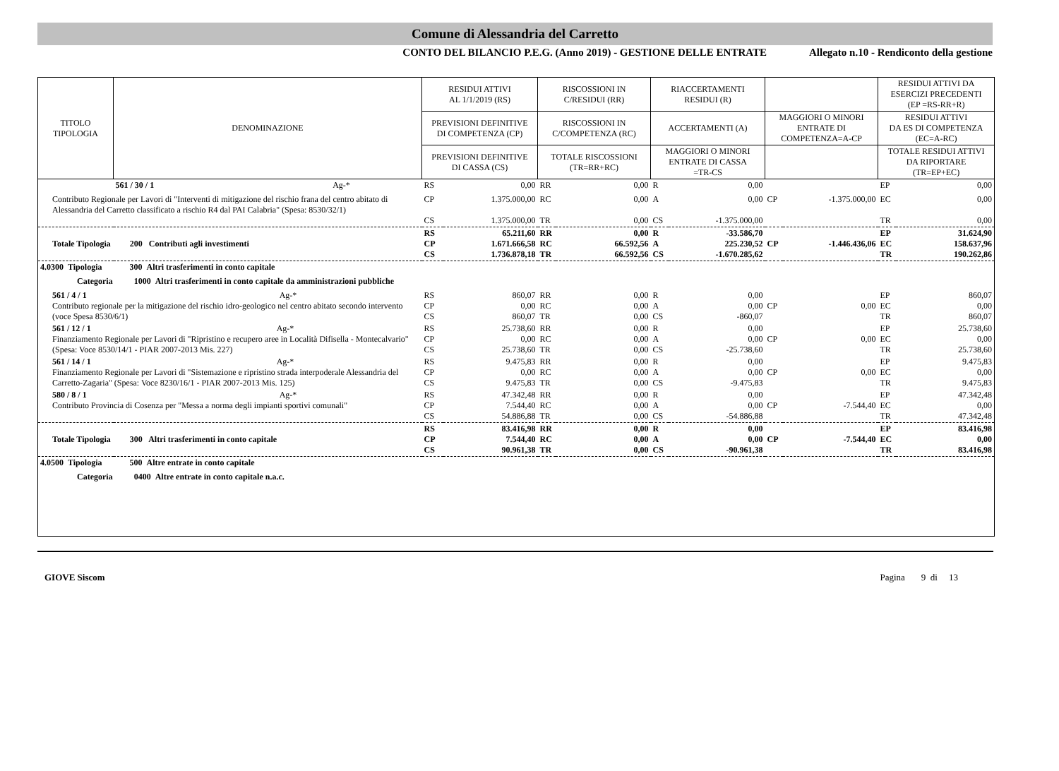Comune di Alessandria del Carretto
CONTO DEL BILANCIO P.E.G. (Anno 2019) - GESTIONE DELLE ENTRATE Allegato n.10 - Rendiconto della gestione
| TITOLO TIPOLOGIA | DENOMINAZIONE | RESIDUI ATTIVI AL 1/1/2019 (RS) | | RISCOSSIONI IN C/RESIDUI (RR) | | RIACCERTAMENTI RESIDUI (R) | | | | RESIDUI ATTIVI DA ESERCIZI PRECEDENTI (EP =RS-RR+R) | |
| --- | --- | --- | --- | --- | --- | --- | --- | --- | --- | --- | --- |
| | | PREVISIONI DEFINITIVE DI COMPETENZA (CP) | | RISCOSSIONI IN C/COMPETENZA (RC) | | ACCERTAMENTI (A) | | MAGGIORI O MINORI ENTRATE DI COMPETENZA=A-CP | | RESIDUI ATTIVI DA ES DI COMPETENZA (EC=A-RC) | |
| | | PREVISIONI DEFINITIVE DI CASSA (CS) | | TOTALE RISCOSSIONI (TR=RR+RC) | | MAGGIORI O MINORI ENTRATE DI CASSA =TR-CS | | | | TOTALE RESIDUI ATTIVI DA RIPORTARE (TR=EP+EC) | |
| | 561 / 30 / 1 Ag-* | RS | 0,00 | RR | 0,00 | R | 0,00 | | | EP | 0,00 |
| Contributo Regionale per Lavori di "Interventi di mitigazione del rischio frana del centro abitato di Alessandria del Carretto classificato a rischio R4 dal PAI Calabria" (Spesa: 8530/32/1) | | CP CS | 1.375.000,00 1.375.000,00 | RC TR | 0,00 0,00 | A CS | 0,00 -1.375.000,00 | CP | -1.375.000,00 | EC TR | 0,00 0,00 |
| Totale Tipologia 200 Contributi agli investimenti | | RS CP CS | 65.211,60 1.671.666,58 1.736.878,18 | RR RC TR | 0,00 66.592,56 66.592,56 | R A CS | -33.586,70 225.230,52 -1.670.285,62 | CP | -1.446.436,06 | EP EC TR | 31.624,90 158.637,96 190.262,86 |
| 4.0300 Tipologia 300 Altri trasferimenti in conto capitale | | | | | | | | | | | |
| Categoria 1000 Altri trasferimenti in conto capitale da amministrazioni pubbliche | | | | | | | | | | | |
| 561 / 4 / 1 Ag-* Contributo regionale per la mitigazione del rischio idro-geologico nel centro abitato secondo intervento (voce Spesa 8530/6/1) | | RS CP CS | 860,07 0,00 860,07 | RR RC TR | 0,00 0,00 0,00 | R A CS | 0,00 0,00 -860,07 | CP | 0,00 | EP EC TR | 860,07 0,00 860,07 |
| 561 / 12 / 1 Ag-* Finanziamento Regionale per Lavori di "Ripristino e recupero aree in Località Difisella - Montecalvario" (Spesa: Voce 8530/14/1 - PIAR 2007-2013 Mis. 227) | | RS CP CS | 25.738,60 0,00 25.738,60 | RR RC TR | 0,00 0,00 0,00 | R A CS | 0,00 0,00 -25.738,60 | CP | 0,00 | EP EC TR | 25.738,60 0,00 25.738,60 |
| 561 / 14 / 1 Ag-* Finanziamento Regionale per Lavori di "Sistemazione e ripristino strada interpoderale Alessandria del Carretto-Zagaria" (Spesa: Voce 8230/16/1 - PIAR 2007-2013 Mis. 125) | | RS CP CS | 9.475,83 0,00 9.475,83 | RR RC TR | 0,00 0,00 0,00 | R A CS | 0,00 0,00 -9.475,83 | CP | 0,00 | EP EC TR | 9.475,83 0,00 9.475,83 |
| 580 / 8 / 1 Ag-* Contributo Provincia di Cosenza per "Messa a norma degli impianti sportivi comunali" | | RS CP CS | 47.342,48 7.544,40 54.886,88 | RR RC TR | 0,00 0,00 0,00 | R A CS | 0,00 0,00 -54.886,88 | CP | -7.544,40 | EP EC TR | 47.342,48 0,00 47.342,48 |
| Totale Tipologia 300 Altri trasferimenti in conto capitale | | RS CP CS | 83.416,98 7.544,40 90.961,38 | RR RC TR | 0,00 0,00 0,00 | R A CS | 0,00 0,00 -90.961,38 | CP | -7.544,40 | EP EC TR | 83.416,98 0,00 83.416,98 |
| 4.0500 Tipologia 500 Altre entrate in conto capitale | | | | | | | | | | | |
| Categoria 0400 Altre entrate in conto capitale n.a.c. | | | | | | | | | | | |
GIOVE Siscom Pagina 9 di 13